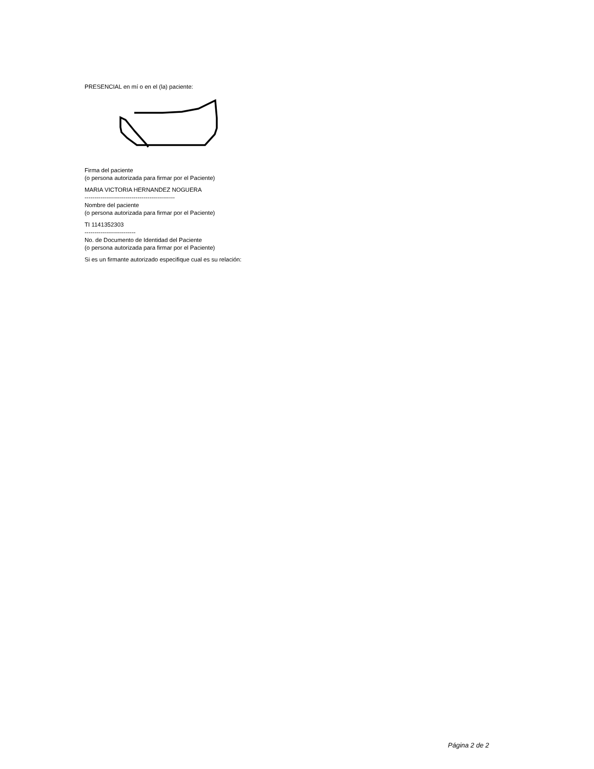PRESENCIAL en mí o en el (la) paciente:
Firma del paciente
(o persona autorizada para firmar por el Paciente)
MARIA VICTORIA HERNANDEZ NOGUERA
----------------------------------------------
Nombre del paciente
(o persona autorizada para firmar por el Paciente)
TI 1141352303
--------------------------
No. de Documento de Identidad del Paciente
(o persona autorizada para firmar por el Paciente)
Si es un firmante autorizado especifique cual es su relación:
Página 2 de 2